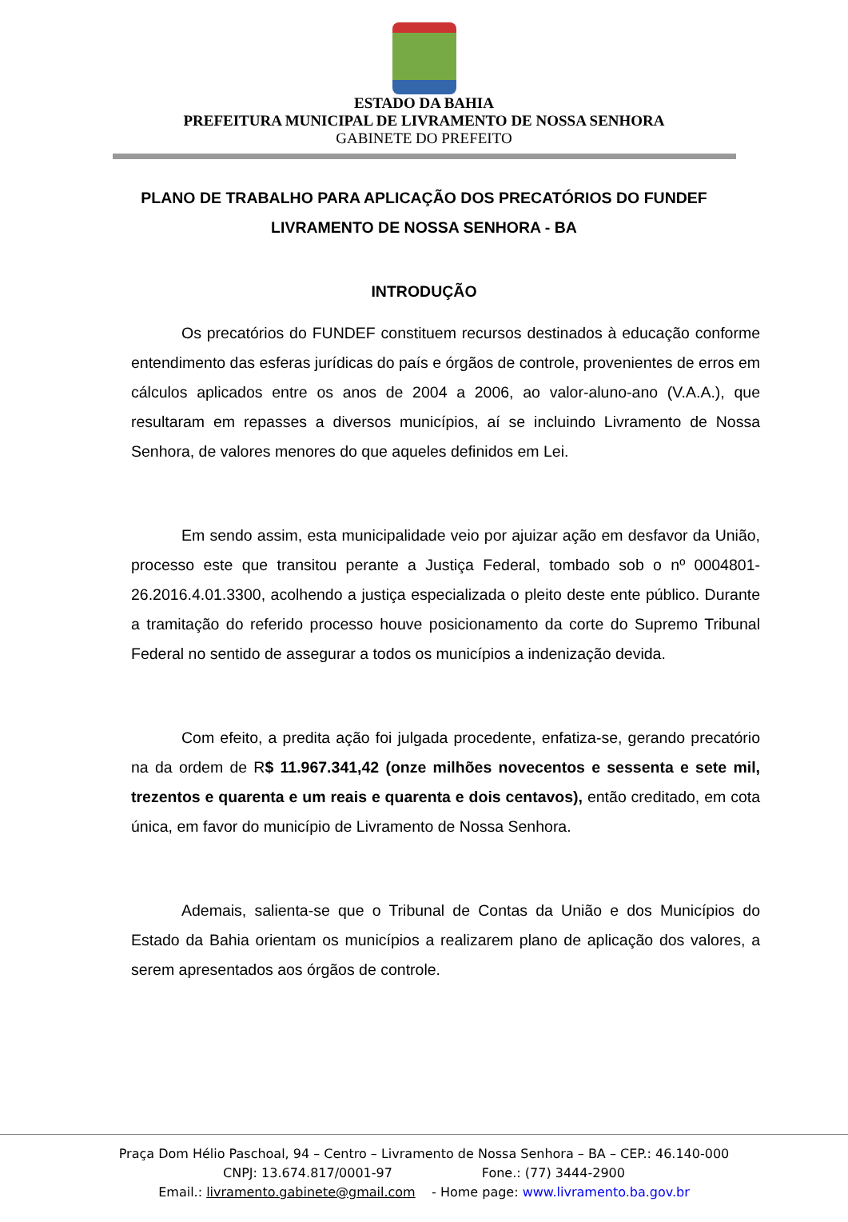ESTADO DA BAHIA
PREFEITURA MUNICIPAL DE LIVRAMENTO DE NOSSA SENHORA
GABINETE DO PREFEITO
PLANO DE TRABALHO PARA APLICAÇÃO DOS PRECATÓRIOS DO FUNDEF
LIVRAMENTO DE NOSSA SENHORA - BA
INTRODUÇÃO
Os precatórios do FUNDEF constituem recursos destinados à educação conforme entendimento das esferas jurídicas do país e órgãos de controle, provenientes de erros em cálculos aplicados entre os anos de 2004 a 2006, ao valor-aluno-ano (V.A.A.), que resultaram em repasses a diversos municípios, aí se incluindo Livramento de Nossa Senhora, de valores menores do que aqueles definidos em Lei.
Em sendo assim, esta municipalidade veio por ajuizar ação em desfavor da União, processo este que transitou perante a Justiça Federal, tombado sob o nº 0004801-26.2016.4.01.3300, acolhendo a justiça especializada o pleito deste ente público. Durante a tramitação do referido processo houve posicionamento da corte do Supremo Tribunal Federal no sentido de assegurar a todos os municípios a indenização devida.
Com efeito, a predita ação foi julgada procedente, enfatiza-se, gerando precatório na da ordem de R$ 11.967.341,42 (onze milhões novecentos e sessenta e sete mil, trezentos e quarenta e um reais e quarenta e dois centavos), então creditado, em cota única, em favor do município de Livramento de Nossa Senhora.
Ademais, salienta-se que o Tribunal de Contas da União e dos Municípios do Estado da Bahia orientam os municípios a realizarem plano de aplicação dos valores, a serem apresentados aos órgãos de controle.
Praça Dom Hélio Paschoal, 94 – Centro – Livramento de Nossa Senhora – BA – CEP.: 46.140-000
CNPJ: 13.674.817/0001-97 Fone.: (77) 3444-2900
Email.: livramento.gabinete@gmail.com - Home page: www.livramento.ba.gov.br